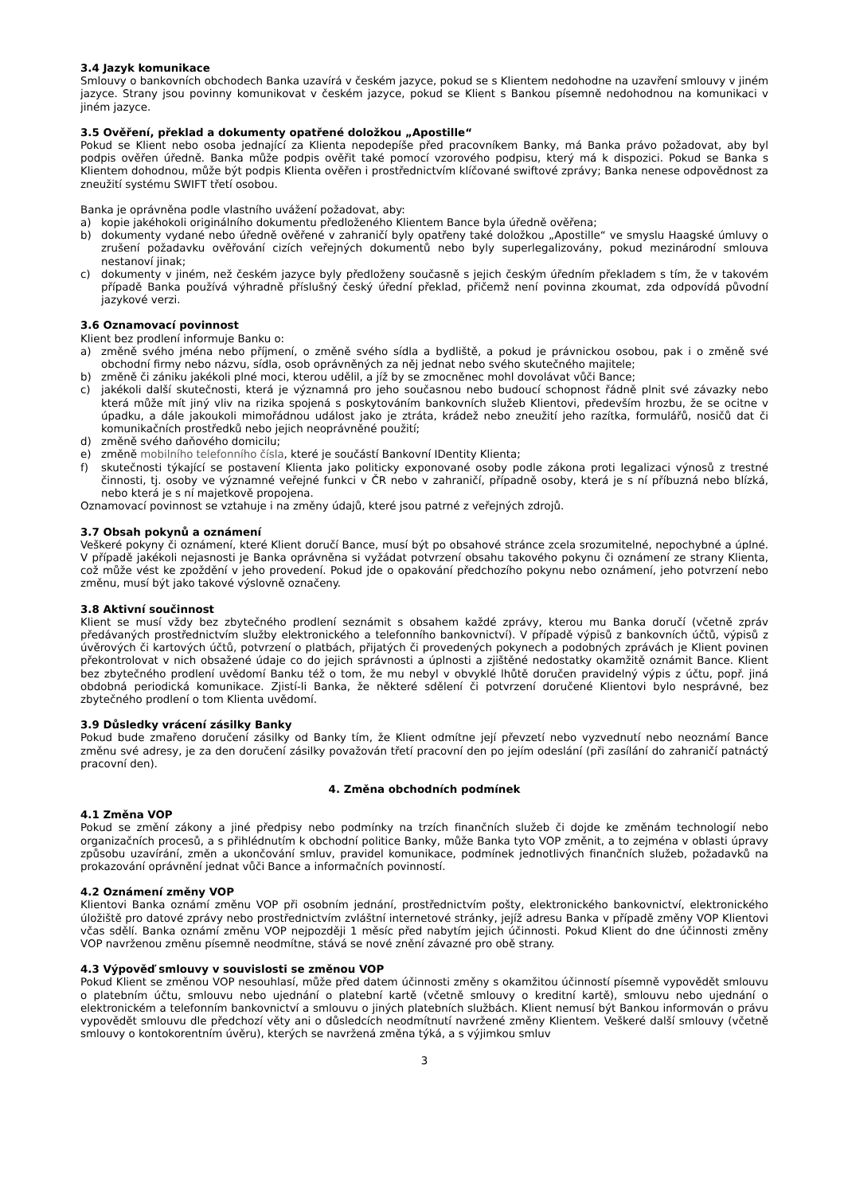3.4 Jazyk komunikace
Smlouvy o bankovních obchodech Banka uzavírá v českém jazyce, pokud se s Klientem nedohodne na uzavření smlouvy v jiném jazyce. Strany jsou povinny komunikovat v českém jazyce, pokud se Klient s Bankou písemně nedohodnou na komunikaci v jiném jazyce.
3.5 Ověření, překlad a dokumenty opatřené doložkou „Apostille“
Pokud se Klient nebo osoba jednající za Klienta nepodepíše před pracovníkem Banky, má Banka právo požadovat, aby byl podpis ověřen úředně. Banka může podpis ověřit také pomocí vzorového podpisu, který má k dispozici. Pokud se Banka s Klientem dohodnou, může být podpis Klienta ověřen i prostřednictvím klíčované swiftové zprávy; Banka nenese odpovědnost za zneužití systému SWIFT třetí osobou.
Banka je oprávněna podle vlastního uvážení požadovat, aby:
a) kopie jakéhokoli originálního dokumentu předloženého Klientem Bance byla úředně ověřena;
b) dokumenty vydané nebo úředně ověřené v zahraničí byly opatřeny také doložkou „Apostille“ ve smyslu Haagské úmluvy o zrušení požadavku ověřování cizích veřejných dokumentů nebo byly superlegalizovány, pokud mezinárodní smlouva nestanoví jinak;
c) dokumenty v jiném, než českém jazyce byly předloženy současně s jejich českým úředním překladem s tím, že v takovém případě Banka používá výhradně příslušný český úřední překlad, přičemž není povinna zkoumat, zda odpovídá původní jazykové verzi.
3.6 Oznamovací povinnost
Klient bez prodlení informuje Banku o:
a) změně svého jména nebo příjmení, o změně svého sídla a bydliště, a pokud je právnickou osobou, pak i o změně své obchodní firmy nebo názvu, sídla, osob oprávněných za něj jednat nebo svého skutečného majitele;
b) změně či zániku jakékoli plné moci, kterou udělil, a jíž by se zmocněnec mohl dovolávat vůči Bance;
c) jakékoli další skutečnosti, která je významná pro jeho současnou nebo budoucí schopnost řádně plnit své závazky nebo která může mít jiný vliv na rizika spojená s poskytováním bankovních služeb Klientovi, především hrozbu, že se ocitne v úpadku, a dále jakoukoli mimořádnou událost jako je ztráta, krádež nebo zneužití jeho razítka, formulářů, nosičů dat či komunikačních prostředků nebo jejich neoprávněné použití;
d) změně svého daňového domicilu;
e) změně mobilního telefonního čísla, které je součástí Bankovní IDentity Klienta;
f) skutečnosti týkající se postavení Klienta jako politicky exponované osoby podle zákona proti legalizaci výnosů z trestné činnosti, tj. osoby ve významné veřejné funkci v ČR nebo v zahraničí, případně osoby, která je s ní příbuzná nebo blízká, nebo která je s ní majetkově propojena.
Oznamovací povinnost se vztahuje i na změny údajů, které jsou patrné z veřejných zdrojů.
3.7 Obsah pokynů a oznámení
Veškeré pokyny či oznámení, které Klient doručí Bance, musí být po obsahové stránce zcela srozumitelné, nepochybné a úplné. V případě jakékoli nejasnosti je Banka oprávněna si vyžádat potvrzení obsahu takového pokynu či oznámení ze strany Klienta, což může vést ke zpoždění v jeho provedení. Pokud jde o opakování předchozího pokynu nebo oznámení, jeho potvrzení nebo změnu, musí být jako takové výslovně označeny.
3.8 Aktivní součinnost
Klient se musí vždy bez zbytečného prodlení seznámit s obsahem každé zprávy, kterou mu Banka doručí (včetně zpráv předávaných prostřednictvím služby elektronického a telefonního bankovnictví). V případě výpisů z bankovních účtů, výpisů z úvěrových či kartových účtů, potvrzení o platbách, přijatých či provedených pokynech a podobných zprávách je Klient povinen překontrolovat v nich obsažené údaje co do jejich správnosti a úplnosti a zjištěné nedostatky okamžitě oznámit Bance. Klient bez zbytečného prodlení uvědomí Banku též o tom, že mu nebyl v obvyklé lhůtě doručen pravidelný výpis z účtu, popř. jiná obdobná periodická komunikace. Zjistí-li Banka, že některé sdělení či potvrzení doručené Klientovi bylo nesprávné, bez zbytečného prodlení o tom Klienta uvědomí.
3.9 Důsledky vrácení zásilky Banky
Pokud bude zmařeno doručení zásilky od Banky tím, že Klient odmítne její převzetí nebo vyzvednutí nebo neoznámí Bance změnu své adresy, je za den doručení zásilky považován třetí pracovní den po jejím odeslání (při zasílání do zahraničí patnáctý pracovní den).
4. Změna obchodních podmínek
4.1 Změna VOP
Pokud se změní zákony a jiné předpisy nebo podmínky na trzích finančních služeb či dojde ke změnám technologií nebo organizačních procesů, a s přihlédnutím k obchodní politice Banky, může Banka tyto VOP změnit, a to zejména v oblasti úpravy způsobu uzavírání, změn a ukončování smluv, pravidel komunikace, podmínek jednotlivých finančních služeb, požadavků na prokazování oprávnění jednat vůči Bance a informačních povinností.
4.2 Oznámení změny VOP
Klientovi Banka oznámí změnu VOP při osobním jednání, prostřednictvím pošty, elektronického bankovnictví, elektronického úložiště pro datové zprávy nebo prostřednictvím zvláštní internetové stránky, jejíž adresu Banka v případě změny VOP Klientovi včas sdělí. Banka oznámí změnu VOP nejpozději 1 měsíc před nabytím jejich účinnosti. Pokud Klient do dne účinnosti změny VOP navrženou změnu písemně neodmítne, stává se nové znění závazné pro obě strany.
4.3 Výpověď smlouvy v souvislosti se změnou VOP
Pokud Klient se změnou VOP nesouhlasí, může před datem účinnosti změny s okamžitou účinností písemně vypovědět smlouvu o platebním účtu, smlouvu nebo ujednání o platební kartě (včetně smlouvy o kreditní kartě), smlouvu nebo ujednání o elektronickém a telefonním bankovnictví a smlouvu o jiných platebních službách. Klient nemusí být Bankou informován o právu vypovědět smlouvu dle předchozí věty ani o důsledcích neodmítnutí navržené změny Klientem. Veškeré další smlouvy (včetně smlouvy o kontokorentním úvěru), kterých se navržená změna týká, a s výjimkou smluv
3